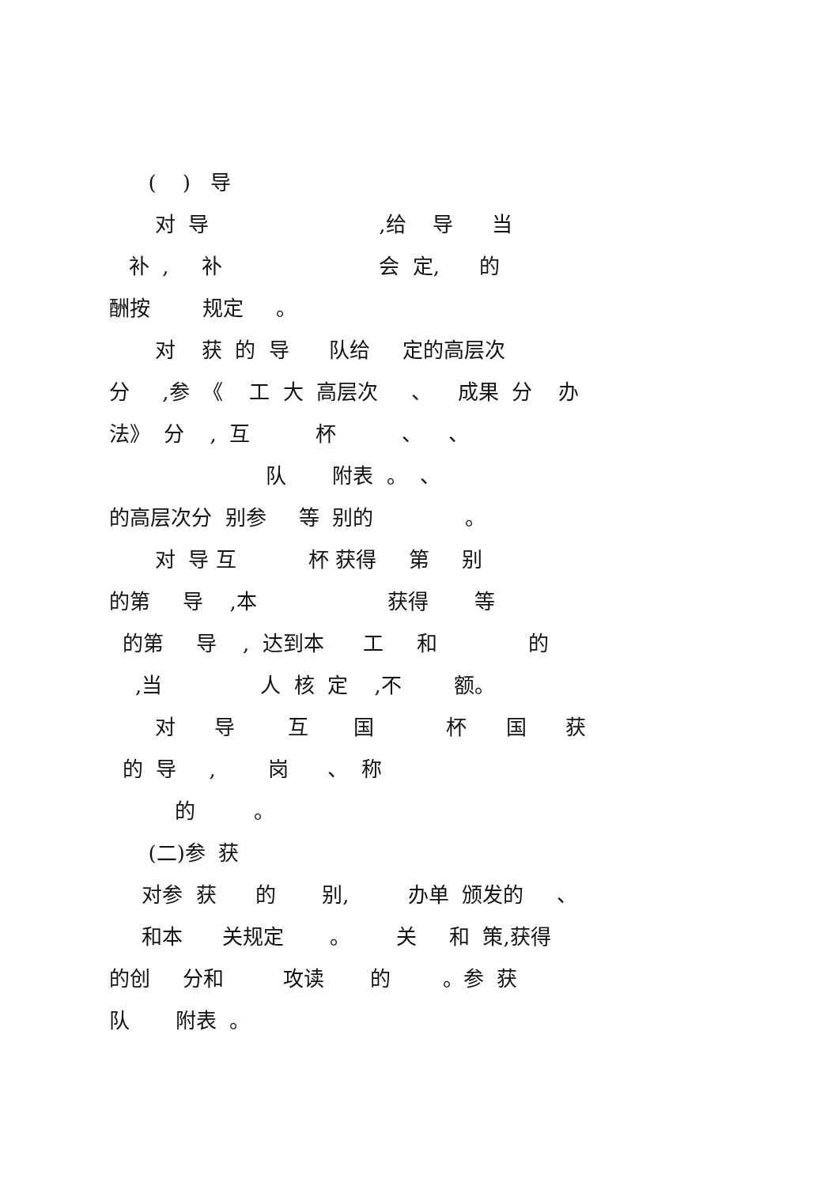( ) 导
对 导 ,给 导 当
补 , 补 会 定, 的
酬按 规定 。
对 获 的 导 队给 定的高层次
分 ,参 《 工 大 高层次 、 成果 分 办
法》 分 , 互 杯 、 、
队 附表 。 、
的高层次分 别参 等 别的 。
对 导 互 杯 获得 第 别
的第 导 ,本 获得 等
的第 导 , 达到本 工 和 的
,当 人 核 定 ,不 额。
对 导 互 国 杯 国 获
的 导 , 岗 、 称
的 。
(二)参 获
对参 获 的 别, 办单 颁发的 、
和本 关规定 。 关 和 策,获得
的创 分和 攻读 的 。参 获
队 附表 。